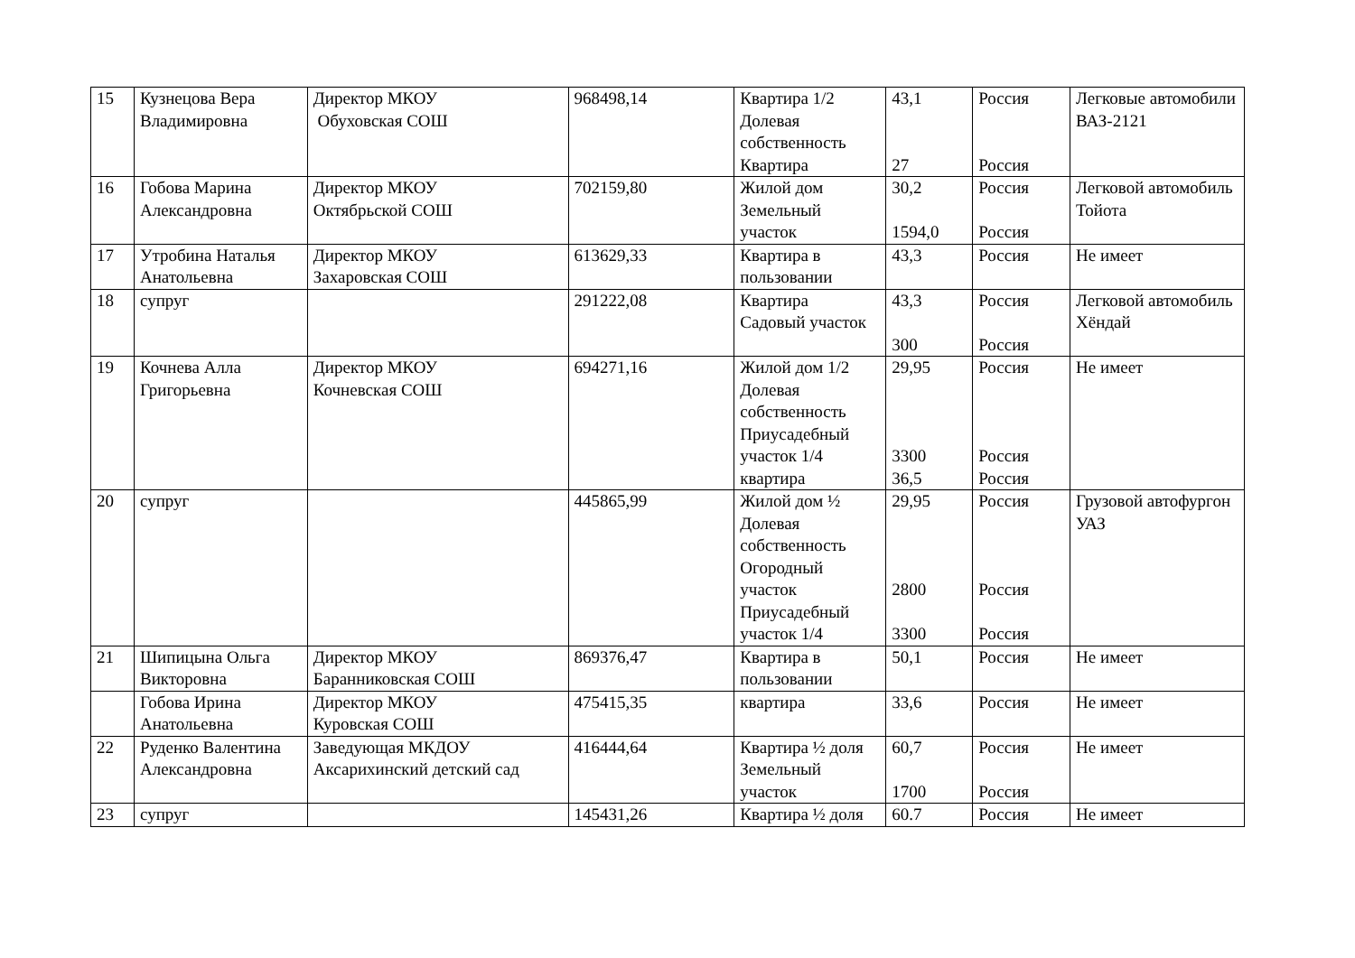| 15 | Кузнецова Вера Владимировна | Директор МКОУ Обуховская СОШ | 968498,14 | Квартира 1/2 Долевая собственность Квартира | 43,1 27 | Россия Россия | Легковые автомобили ВАЗ-2121 |
| 16 | Гобова Марина Александровна | Директор МКОУ Октябрьской СОШ | 702159,80 | Жилой дом Земельный участок | 30,2 1594,0 | Россия Россия | Легковой автомобиль Тойота |
| 17 | Утробина Наталья Анатольевна | Директор МКОУ Захаровская СОШ | 613629,33 | Квартира в пользовании | 43,3 | Россия | Не имеет |
| 18 | супруг | | 291222,08 | Квартира Садовый участок | 43,3 300 | Россия Россия | Легковой автомобиль Хёндай |
| 19 | Кочнева Алла Григорьевна | Директор МКОУ Кочневская СОШ | 694271,16 | Жилой дом 1/2 Долевая собственность Приусадебный участок 1/4 квартира | 29,95 3300 36,5 | Россия Россия Россия | Не имеет |
| 20 | супруг | | 445865,99 | Жилой дом ½ Долевая собственность Огородный участок Приусадебный участок 1/4 | 29,95 2800 3300 | Россия Россия Россия | Грузовой автофургон УАЗ |
| 21 | Шипицына Ольга Викторовна | Директор МКОУ Баранниковская СОШ | 869376,47 | Квартира в пользовании | 50,1 | Россия | Не имеет |
| | Гобова Ирина Анатольевна | Директор МКОУ Куровская СОШ | 475415,35 | квартира | 33,6 | Россия | Не имеет |
| 22 | Руденко Валентина Александровна | Заведующая МКДОУ Аксарихинский детский сад | 416444,64 | Квартира ½ доля Земельный участок | 60,7 1700 | Россия Россия | Не имеет |
| 23 | супруг | | 145431,26 | Квартира ½ доля | 60.7 | Россия | Не имеет |